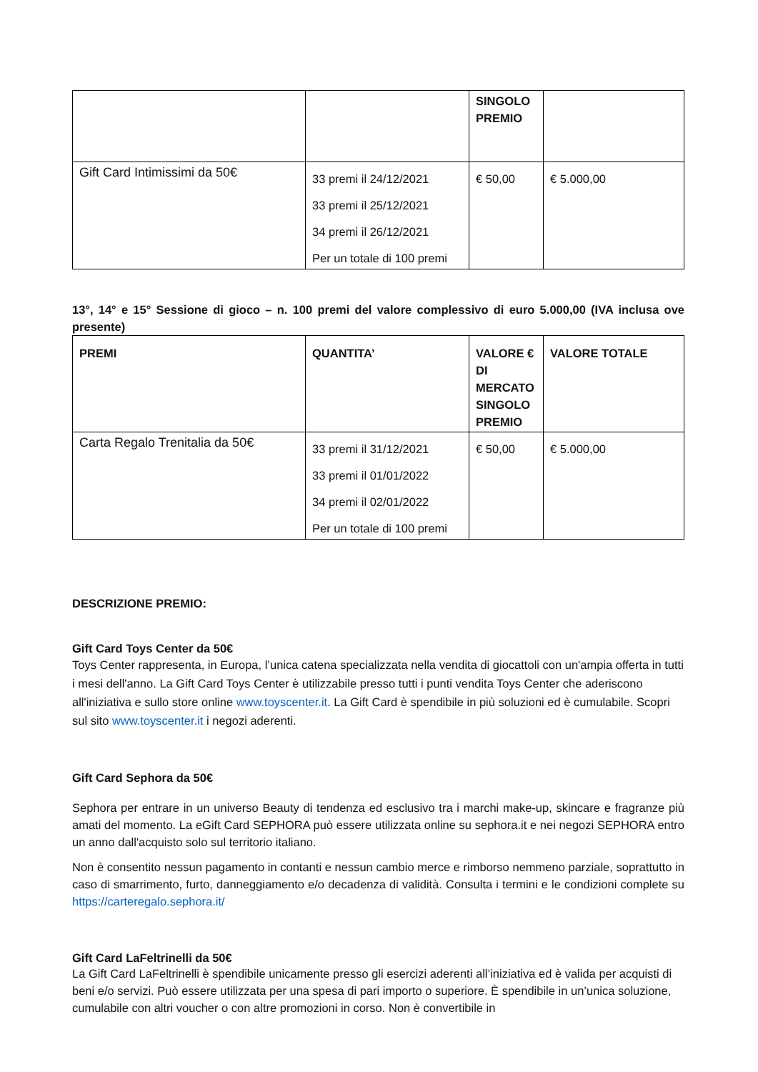| | | SINGOLO PREMIO | |
| Gift Card Intimissimi da 50€ | 33 premi il 24/12/2021 33 premi il 25/12/2021 34 premi il 26/12/2021 Per un totale di 100 premi | € 50,00 | € 5.000,00 |
13°, 14° e 15° Sessione di gioco – n. 100 premi del valore complessivo di euro 5.000,00 (IVA inclusa ove presente)
| PREMI | QUANTITA’ | VALORE € DI MERCATO SINGOLO PREMIO | VALORE TOTALE |
| --- | --- | --- | --- |
| Carta Regalo Trenitalia da 50€ | 33 premi il 31/12/2021 33 premi il 01/01/2022 34 premi il 02/01/2022 Per un totale di 100 premi | € 50,00 | € 5.000,00 |
DESCRIZIONE PREMIO:
Gift Card Toys Center da 50€
Toys Center rappresenta, in Europa, l’unica catena specializzata nella vendita di giocattoli con un'ampia offerta in tutti i mesi dell'anno. La Gift Card Toys Center è utilizzabile presso tutti i punti vendita Toys Center che aderiscono all'iniziativa e sullo store online www.toyscenter.it. La Gift Card è spendibile in più soluzioni ed è cumulabile. Scopri sul sito www.toyscenter.it i negozi aderenti.
Gift Card Sephora da 50€
Sephora per entrare in un universo Beauty di tendenza ed esclusivo tra i marchi make-up, skincare e fragranze più amati del momento. La eGift Card SEPHORA può essere utilizzata online su sephora.it e nei negozi SEPHORA entro un anno dall'acquisto solo sul territorio italiano.
Non è consentito nessun pagamento in contanti e nessun cambio merce e rimborso nemmeno parziale, soprattutto in caso di smarrimento, furto, danneggiamento e/o decadenza di validità. Consulta i termini e le condizioni complete su https://carteregalo.sephora.it/
Gift Card LaFeltrinelli da 50€
La Gift Card LaFeltrinelli è spendibile unicamente presso gli esercizi aderenti all’iniziativa ed è valida per acquisti di beni e/o servizi. Può essere utilizzata per una spesa di pari importo o superiore. È spendibile in un’unica soluzione, cumulabile con altri voucher o con altre promozioni in corso. Non è convertibile in